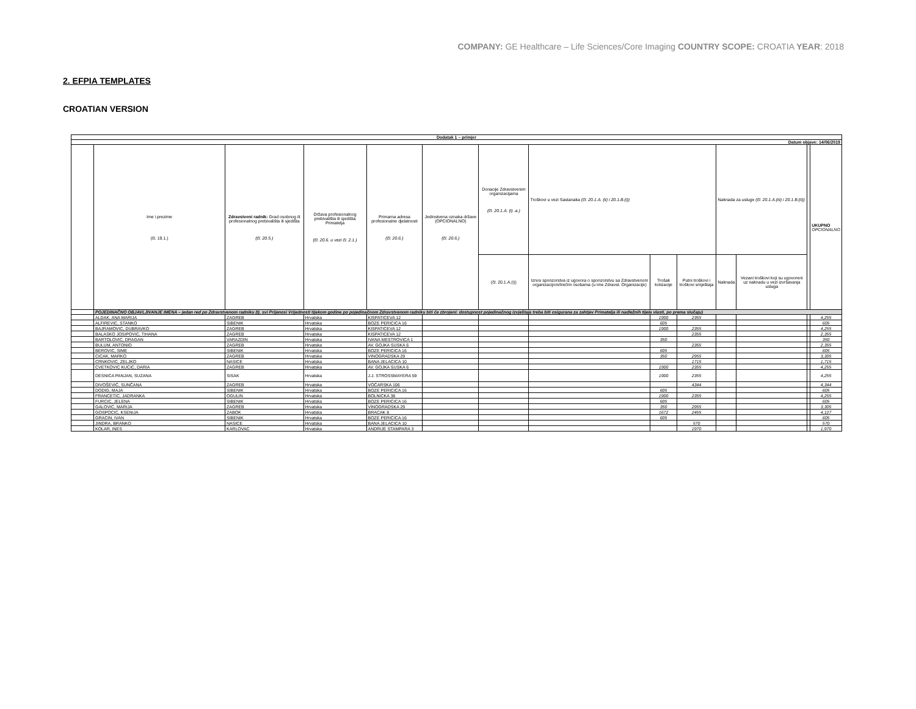COMPANY: GE Healthcare – Life Sciences/Core Imaging COUNTRY SCOPE: CROATIA YEAR: 2018
2. EFPIA TEMPLATES
CROATIAN VERSION
| Dodatak 1 – primjer | | | | | | | | | | | | | |
| --- | --- | --- | --- | --- | --- | --- | --- | --- | --- | --- | --- | --- | --- |
| Datum objave: 14/06/2019 | | | | | | | | | | | | | |
| | Ime i prezime (čl. 19.1.) | Zdravstveni radnik: Grad osobnog ili profesionalnog prebivališta ili sjedišta (čl. 20.5.) | Država profesionalnog prebivališta ili sjedišta Primatelja (čl. 20.6. u vezi čl. 2.1.) | Primarna adresa profesionalne djelatnosti (čl. 20.6.) | Jedinstvena oznaka države (OPCIONALNO) (čl. 20.6.) | Donacije Zdravstvenim organizacijama (čl. 20.1.A. (i) .a.) | Troškovi u vezi Sastanaka (čl. 20.1.A. (ii) i 20.1.B.(i)) | | | Naknada za usluge (čl. 20.1.A.(iii) i 20.1.B.(ii)) | | | UKUPNO OPCIONALNO |
| | | | | | | (čl. 20.1.A.(i)) | Iznos sponzorstva iz ugovora o sponzorstvu sa Zdravstvenom organizacijom/trećim osobama (u ime Zdravst. Organizacije) | Trošak kotizacije | Putni troškovi i troškovi smještaja | Naknada | Vezani troškovi koji su ugovoreni uz naknadu u vezi izvršavanja usluga | | |
| | POJEDINAČNO OBJAVLJIVANJE IMENA – jedan red po Zdravstvenom radniku (tj. svi Prijenosi Vrijednosti tijekom godine po pojedinačnom Zdravstvenom radniku biti će zbrojeni: dostupnost pojedinačnog izvještaja treba biti osigurana za zahtjev Primatelja ili nadležnih tijela vlasti, po prema slučaju) | | | | | | | | | | | | |
| | ALDAK, ANA MARIJA | ZAGREB | Hrvatska | KISPATICEVA 12 | | | | 1900 | 2355 | | | | 4,255 |
| | ALFIREVIC, STANKO | SIBENIK | Hrvatska | BOZE PERICICA 16 | | | | 605 | | | | | 605 |
| | BAJRAMOVIC, DUBRAVKO | ZAGREB | Hrvatska | KISPATICEVA 12 | | | | 1900 | 2355 | | | | 4,255 |
| | BALASKO JOSIPOVIC, TIHANA | ZAGREB | Hrvatska | KISPATICEVA 12 | | | | | 2355 | | | | 2,355 |
| | BARTOLOVIC, DRAGAN | VARAZDIN | Hrvatska | IVANA MESTROVICA 1 | | | | 350 | | | | | 350 |
| | BULUM, ANTONIO | ZAGREB | Hrvatska | AV. GOJKA SUSKA 6 | | | | | 2355 | | | | 2,355 |
| | BEROVIC, SIME | SIBENIK | Hrvatska | BOZE PERICICA 16 | | | | 605 | | | | | 605 |
| | CICAK, MARKO | ZAGREB | Hrvatska | VINOGRADSKA 29 | | | | 350 | 2955 | | | | 3,305 |
| | CRNKOVIC, ZELJKO | NASICE | Hrvatska | BANA JELACICA 10 | | | | | 1715 | | | | 1,715 |
| | CVETKOVIC KUCIC, DARIA | ZAGREB | Hrvatska | AV. GOJKA SUSKA 6 | | | | 1900 | 2355 | | | | 4,255 |
| | DESNICA PANJAN, SUZANA | SISAK | Hrvatska | J.J. STROSSMAYERA 59 | | | | 1900 | 2355 | | | | 4,255 |
| | DIVOŠEVIĆ, SUNČANA | ZAGREB | Hrvatska | VOĆARSKA 106 | | | | | 4344 | | | | 4,344 |
| | DODIG, MAJA | SIBENIK | Hrvatska | BOZE PERICICA 16 | | | | 605 | | | | | 605 |
| | FRANCETIC, JADRANKA | OGULIN | Hrvatska | BOLNICKA 38 | | | | 1900 | 2355 | | | | 4,255 |
| | FURCIC, JELENA | SIBENIK | Hrvatska | BOZE PERICICA 16 | | | | 605 | | | | | 605 |
| | GALOVIC, MARIJA | ZAGREB | Hrvatska | VINOGRADSKA 29 | | | | 350 | 2955 | | | | 3,305 |
| | GOSPOCIC, KSENIJA | ZABOK | Hrvatska | BRACAK 8 | | | | 1672 | 2455 | | | | 4,127 |
| | GRACIN, IVAN | SIBENIK | Hrvatska | BOZE PERICICA 16 | | | | 605 | | | | | 605 |
| | JINDRA, BRANKO | NASICE | Hrvatska | BANA JELACICA 10 | | | | | 570 | | | | 570 |
| | KOLAR, INES | KARLOVAC | Hrvatska | ANDRIJE STAMPARA 3 | | | | | 1970 | | | | 1,970 |